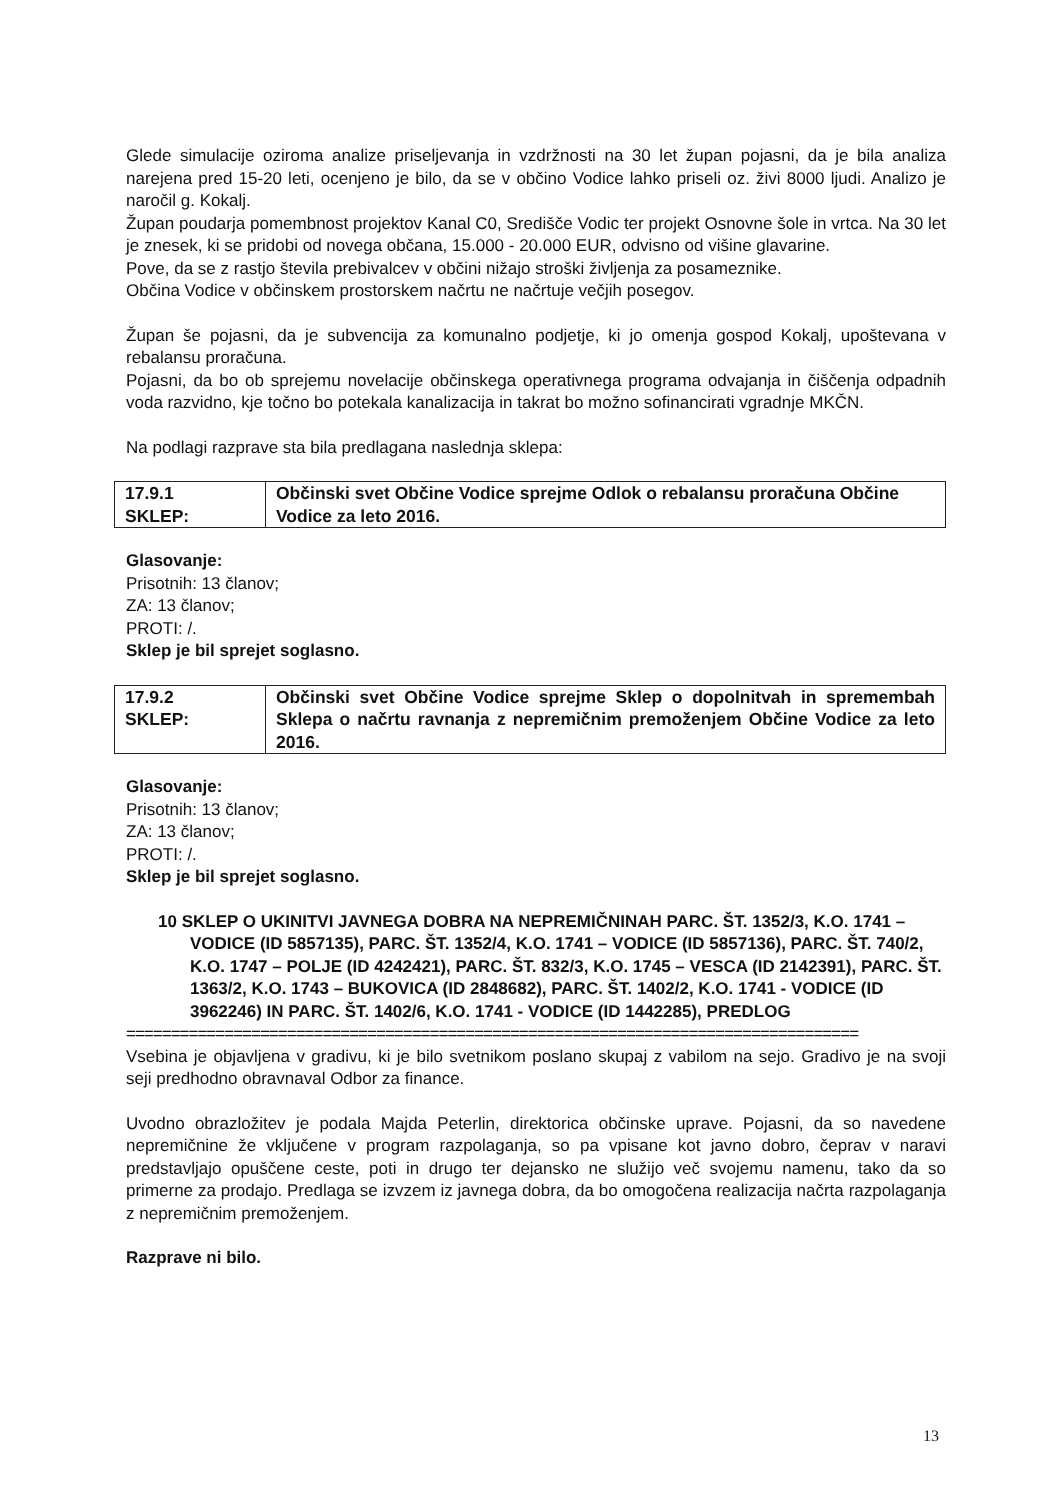Glede simulacije oziroma analize priseljevanja in vzdržnosti na 30 let župan pojasni, da je bila analiza narejena pred 15-20 leti, ocenjeno je bilo, da se v občino Vodice lahko priseli oz. živi 8000 ljudi. Analizo je naročil g. Kokalj.
Župan poudarja pomembnost projektov Kanal C0, Središče Vodic ter projekt Osnovne šole in vrtca. Na 30 let je znesek, ki se pridobi od novega občana, 15.000 - 20.000 EUR, odvisno od višine glavarine.
Pove, da se z rastjo števila prebivalcev v občini nižajo stroški življenja za posameznike.
Občina Vodice v občinskem prostorskem načrtu ne načrtuje večjih posegov.
Župan še pojasni, da je subvencija za komunalno podjetje, ki jo omenja gospod Kokalj, upoštevana v rebalansu proračuna.
Pojasni, da bo ob sprejemu novelacije občinskega operativnega programa odvajanja in čiščenja odpadnih voda razvidno, kje točno bo potekala kanalizacija in takrat bo možno sofinancirati vgradnje MKČN.
Na podlagi razprave sta bila predlagana naslednja sklepa:
| 17.9.1 SKLEP: | Občinski svet Občine Vodice sprejme Odlok o rebalansu proračuna Občine Vodice za leto 2016. |
Glasovanje:
Prisotnih: 13 članov;
ZA: 13 članov;
PROTI: /.
Sklep je bil sprejet soglasno.
| 17.9.2 SKLEP: | Občinski svet Občine Vodice sprejme Sklep o dopolnitvah in spremembah Sklepa o načrtu ravnanja z nepremičnim premoženjem Občine Vodice za leto 2016. |
Glasovanje:
Prisotnih: 13 članov;
ZA: 13 članov;
PROTI: /.
Sklep je bil sprejet soglasno.
10 SKLEP O UKINITVI JAVNEGA DOBRA NA NEPREMIČNINAH PARC. ŠT. 1352/3, K.O. 1741 – VODICE (ID 5857135), PARC. ŠT. 1352/4, K.O. 1741 – VODICE (ID 5857136), PARC. ŠT. 740/2, K.O. 1747 – POLJE (ID 4242421), PARC. ŠT. 832/3, K.O. 1745 – VESCA (ID 2142391), PARC. ŠT. 1363/2, K.O. 1743 – BUKOVICA (ID 2848682), PARC. ŠT. 1402/2, K.O. 1741 - VODICE (ID 3962246) IN PARC. ŠT. 1402/6, K.O. 1741 - VODICE (ID 1442285), PREDLOG
==================================================================================
Vsebina je objavljena v gradivu, ki je bilo svetnikom poslano skupaj z vabilom na sejo. Gradivo je na svoji seji predhodno obravnaval Odbor za finance.
Uvodno obrazložitev je podala Majda Peterlin, direktorica občinske uprave. Pojasni, da so navedene nepremičnine že vključene v program razpolaganja, so pa vpisane kot javno dobro, čeprav v naravi predstavljajo opuščene ceste, poti in drugo ter dejansko ne služijo več svojemu namenu, tako da so primerne za prodajo. Predlaga se izvzem iz javnega dobra, da bo omogočena realizacija načrta razpolaganja z nepremičnim premoženjem.
Razprave ni bilo.
13